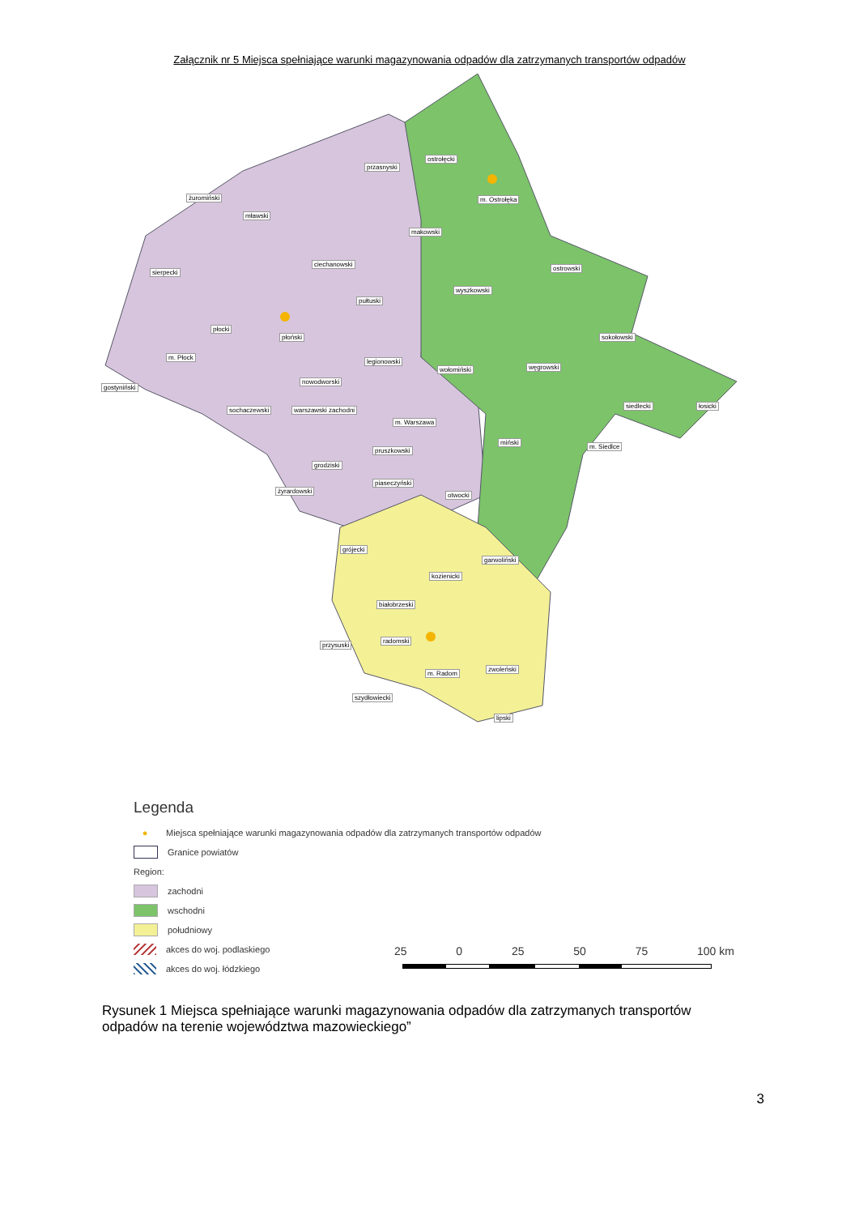Załącznik nr 5 Miejsca spełniające warunki magazynowania odpadów dla zatrzymanych transportów odpadów
żuromiński
mławski
sierpecki
ciechanowski
przasnyski
ostrołęcki
m. Ostrołęka
makowski
ostrowski
pułtuski
wyszkowski
płocki
płoński
m. Płock
sokołowski
legionowski
wołomiński węgrowski
gostyniński
nowodworski
sochaczewski warszawski zachodni
siedlecki łosicki
m. Warszawa
miński
m. Siedlce
pruszkowski
grodziski
piaseczyński
żyrardowski
otwocki
grójecki
garwoliński
kozienicki
białobrzeski
przysuski
radomski
m. Radom
zwoleński
szydłowiecki
lipski
Legenda
● Miejsca spełniające warunki magazynowania odpadów dla zatrzymanych transportów odpadów
Granice powiatów
Region:
zachodni
wschodni
południowy
akces do woj. podlaskiego
akces do woj. łódzkiego
25 0 25 50 75 100 km
Rysunek 1 Miejsca spełniające warunki magazynowania odpadów dla zatrzymanych transportów odpadów na terenie województwa mazowieckiego”
3